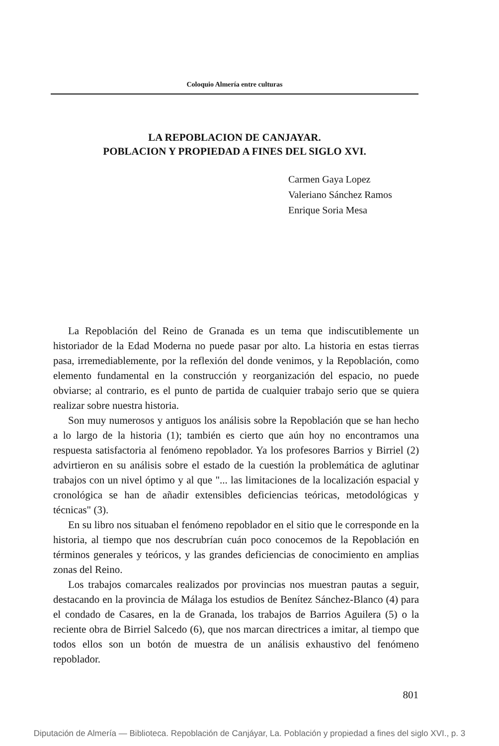Coloquio Almería entre culturas
LA REPOBLACION DE CANJAYAR.
POBLACION Y PROPIEDAD A FINES DEL SIGLO XVI.
Carmen Gaya Lopez
Valeriano Sánchez Ramos
Enrique Soria Mesa
La Repoblación del Reino de Granada es un tema que indiscutiblemente un historiador de la Edad Moderna no puede pasar por alto. La historia en estas tierras pasa, irremediablemente, por la reflexión del donde venimos, y la Repoblación, como elemento fundamental en la construcción y reorganización del espacio, no puede obviarse; al contrario, es el punto de partida de cualquier trabajo serio que se quiera realizar sobre nuestra historia.
Son muy numerosos y antiguos los análisis sobre la Repoblación que se han hecho a lo largo de la historia (1); también es cierto que aún hoy no encontramos una respuesta satisfactoria al fenómeno repoblador. Ya los profesores Barrios y Birriel (2) advirtieron en su análisis sobre el estado de la cuestión la problemática de aglutinar trabajos con un nivel óptimo y al que "... las limitaciones de la localización espacial y cronológica se han de añadir extensibles deficiencias teóricas, metodológicas y técnicas" (3).
En su libro nos situaban el fenómeno repoblador en el sitio que le corresponde en la historia, al tiempo que nos descrubrían cuán poco conocemos de la Repoblación en términos generales y teóricos, y las grandes deficiencias de conocimiento en amplias zonas del Reino.
Los trabajos comarcales realizados por provincias nos muestran pautas a seguir, destacando en la provincia de Málaga los estudios de Benítez Sánchez-Blanco (4) para el condado de Casares, en la de Granada, los trabajos de Barrios Aguilera (5) o la reciente obra de Birriel Salcedo (6), que nos marcan directrices a imitar, al tiempo que todos ellos son un botón de muestra de un análisis exhaustivo del fenómeno repoblador.
801
Diputación de Almería — Biblioteca. Repoblación de Canjáyar, La. Población y propiedad a fines del siglo XVI., p. 3